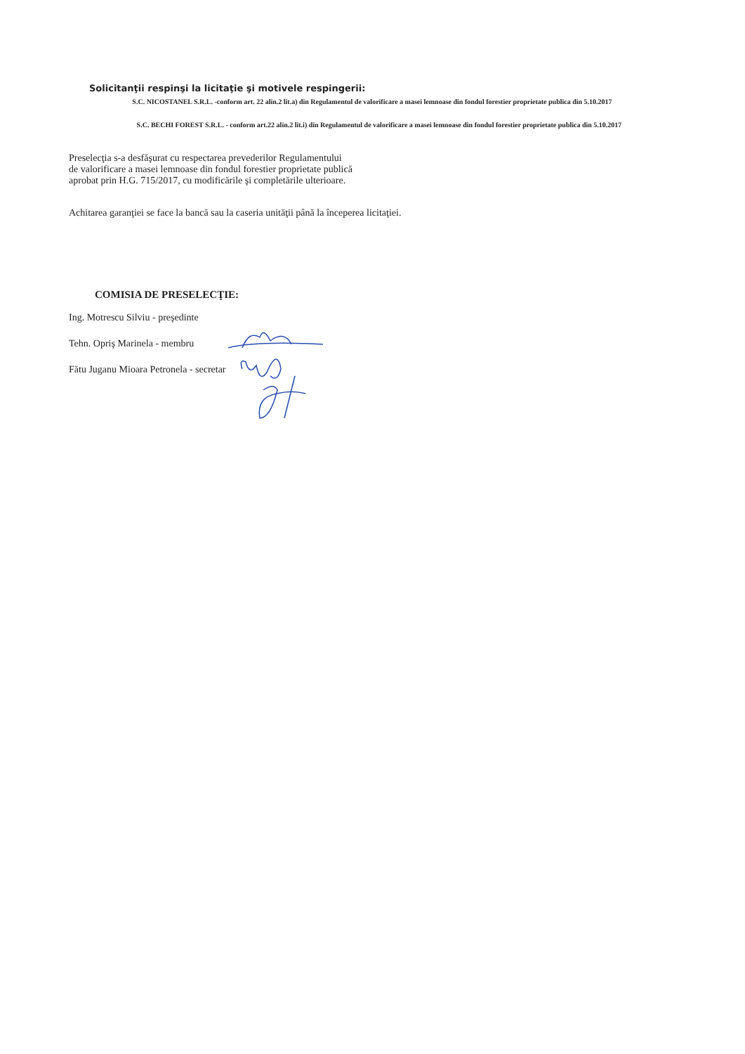Solicitanţii respinşi la licitaţie şi motivele respingerii:
S.C. NICOSTANEL S.R.L. -conform art. 22 alin.2 lit.a) din Regulamentul de valorificare a masei lemnoase din fondul forestier proprietate publica din 5.10.2017
S.C. BECHI FOREST S.R.L. - conform art.22 alin.2 lit.i) din Regulamentul de valorificare a masei lemnoase din fondul forestier proprietate publica din 5.10.2017
Preselecţia s-a desfăşurat cu respectarea prevederilor Regulamentului
de valorificare a masei lemnoase din fondul forestier proprietate publică
aprobat prin H.G. 715/2017, cu modificările şi completările ulterioare.
Achitarea garanţiei se face la bancă sau la caseria unităţii până la începerea licitaţiei.
COMISIA DE PRESELECŢIE:
Ing. Motrescu Silviu - preşedinte
Tehn. Opriş Marinela - membru
Fătu Juganu Mioara Petronela - secretar